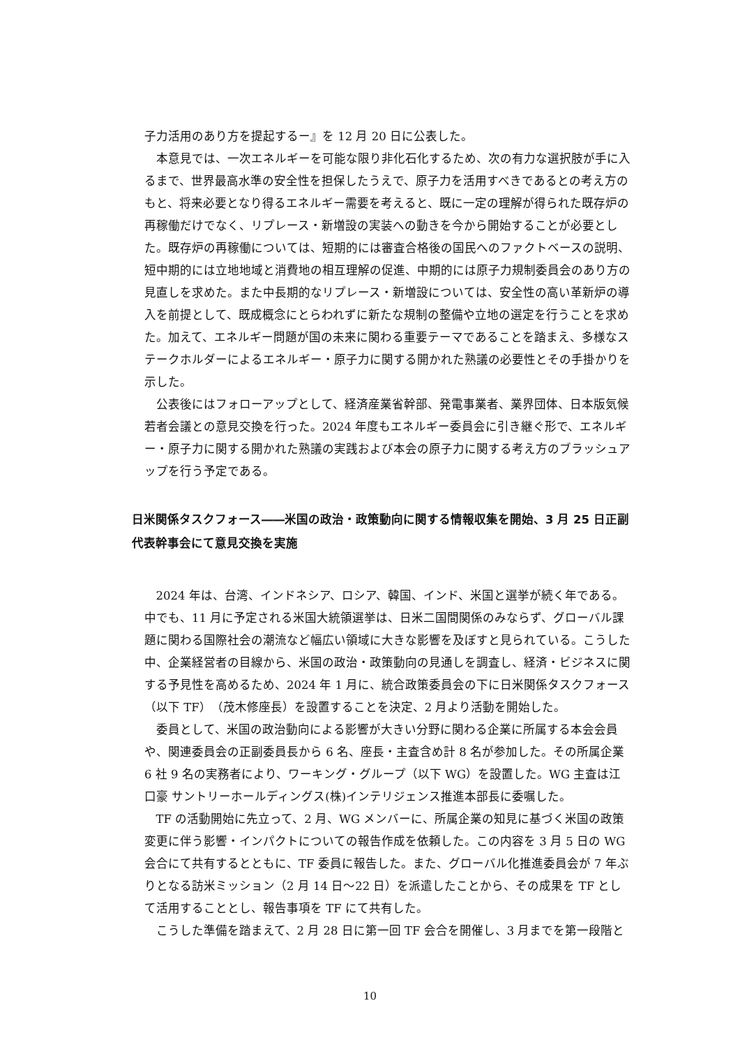子力活用のあり方を提起するー』を 12 月 20 日に公表した。
本意見では、一次エネルギーを可能な限り非化石化するため、次の有力な選択肢が手に入るまで、世界最高水準の安全性を担保したうえで、原子力を活用すべきであるとの考え方のもと、将来必要となり得るエネルギー需要を考えると、既に一定の理解が得られた既存炉の再稼働だけでなく、リプレース・新増設の実装への動きを今から開始することが必要とした。既存炉の再稼働については、短期的には審査合格後の国民へのファクトベースの説明、短中期的には立地地域と消費地の相互理解の促進、中期的には原子力規制委員会のあり方の見直しを求めた。また中長期的なリプレース・新増設については、安全性の高い革新炉の導入を前提として、既成概念にとらわれずに新たな規制の整備や立地の選定を行うことを求めた。加えて、エネルギー問題が国の未来に関わる重要テーマであることを踏まえ、多様なステークホルダーによるエネルギー・原子力に関する開かれた熟議の必要性とその手掛かりを示した。
公表後にはフォローアップとして、経済産業省幹部、発電事業者、業界団体、日本版気候若者会議との意見交換を行った。2024 年度もエネルギー委員会に引き継ぐ形で、エネルギー・原子力に関する開かれた熟議の実践および本会の原子力に関する考え方のブラッシュアップを行う予定である。
日米関係タスクフォース――米国の政治・政策動向に関する情報収集を開始、3 月 25 日正副代表幹事会にて意見交換を実施
2024 年は、台湾、インドネシア、ロシア、韓国、インド、米国と選挙が続く年である。中でも、11 月に予定される米国大統領選挙は、日米二国間関係のみならず、グローバル課題に関わる国際社会の潮流など幅広い領域に大きな影響を及ぼすと見られている。こうした中、企業経営者の目線から、米国の政治・政策動向の見通しを調査し、経済・ビジネスに関する予見性を高めるため、2024 年 1 月に、統合政策委員会の下に日米関係タスクフォース（以下 TF）（茂木修座長）を設置することを決定、2 月より活動を開始した。
委員として、米国の政治動向による影響が大きい分野に関わる企業に所属する本会会員や、関連委員会の正副委員長から 6 名、座長・主査含め計 8 名が参加した。その所属企業 6 社 9 名の実務者により、ワーキング・グループ（以下 WG）を設置した。WG 主査は江口豪 サントリーホールディングス(株)インテリジェンス推進本部長に委嘱した。
TF の活動開始に先立って、2 月、WG メンバーに、所属企業の知見に基づく米国の政策変更に伴う影響・インパクトについての報告作成を依頼した。この内容を 3 月 5 日の WG 会合にて共有するとともに、TF 委員に報告した。また、グローバル化推進委員会が 7 年ぶりとなる訪米ミッション（2 月 14 日～22 日）を派遣したことから、その成果を TF として活用することとし、報告事項を TF にて共有した。
こうした準備を踏まえて、2 月 28 日に第一回 TF 会合を開催し、3 月までを第一段階と
10